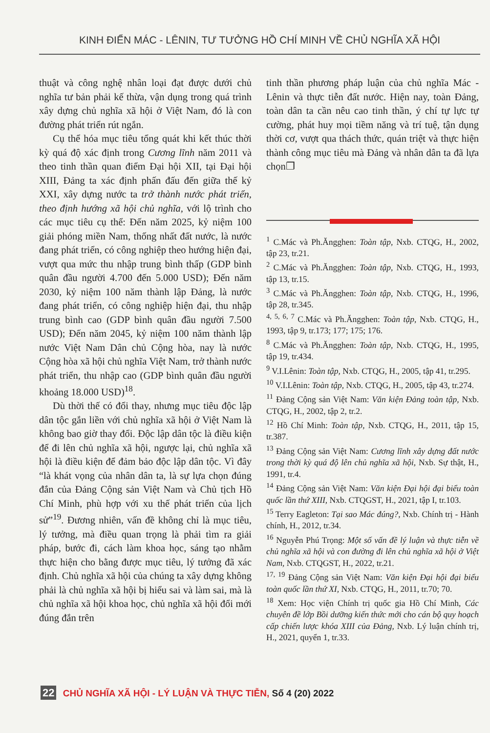KINH ĐIỂN MÁC - LÊNIN, TƯ TƯỞNG HỒ CHÍ MINH VỀ CHỦ NGHĨA XÃ HỘI
thuật và công nghệ nhân loại đạt được dưới chủ nghĩa tư bản phải kế thừa, vận dụng trong quá trình xây dựng chủ nghĩa xã hội ở Việt Nam, đó là con đường phát triển rút ngắn.
Cụ thể hóa mục tiêu tổng quát khi kết thúc thời kỳ quá độ xác định trong Cương lĩnh năm 2011 và theo tinh thần quan điểm Đại hội XII, tại Đại hội XIII, Đảng ta xác định phấn đấu đến giữa thế kỷ XXI, xây dựng nước ta trở thành nước phát triển, theo định hướng xã hội chủ nghĩa, với lộ trình cho các mục tiêu cụ thể: Đến năm 2025, kỷ niệm 100 giải phóng miền Nam, thống nhất đất nước, là nước đang phát triển, có công nghiệp theo hướng hiện đại, vượt qua mức thu nhập trung bình thấp (GDP bình quân đầu người 4.700 đến 5.000 USD); Đến năm 2030, kỷ niệm 100 năm thành lập Đảng, là nước đang phát triển, có công nghiệp hiện đại, thu nhập trung bình cao (GDP bình quân đầu người 7.500 USD); Đến năm 2045, kỷ niệm 100 năm thành lập nước Việt Nam Dân chủ Cộng hòa, nay là nước Cộng hòa xã hội chủ nghĩa Việt Nam, trở thành nước phát triển, thu nhập cao (GDP bình quân đầu người khoảng 18.000 USD)<sup>18</sup>.
Dù thời thế có đổi thay, nhưng mục tiêu độc lập dân tộc gắn liền với chủ nghĩa xã hội ở Việt Nam là không bao giờ thay đổi. Độc lập dân tộc là điều kiện để đi lên chủ nghĩa xã hội, ngược lại, chủ nghĩa xã hội là điều kiện để đảm bảo độc lập dân tộc. Vì đây “là khát vọng của nhân dân ta, là sự lựa chọn đúng đắn của Đảng Cộng sản Việt Nam và Chủ tịch Hồ Chí Minh, phù hợp với xu thế phát triển của lịch sử”<sup>19</sup>. Đương nhiên, vấn đề không chỉ là mục tiêu, lý tưởng, mà điều quan trọng là phải tìm ra giải pháp, bước đi, cách làm khoa học, sáng tạo nhằm thực hiện cho bằng được mục tiêu, lý tưởng đã xác định. Chủ nghĩa xã hội của chúng ta xây dựng không phải là chủ nghĩa xã hội bị hiểu sai và làm sai, mà là chủ nghĩa xã hội khoa học, chủ nghĩa xã hội đổi mới đúng đắn trên
tinh thần phương pháp luận của chủ nghĩa Mác - Lênin và thực tiễn đất nước. Hiện nay, toàn Đảng, toàn dân ta cần nêu cao tinh thần, ý chí tự lực tự cường, phát huy mọi tiềm năng và trí tuệ, tận dụng thời cơ, vượt qua thách thức, quán triệt và thực hiện thành công mục tiêu mà Đảng và nhân dân ta đã lựa chọn❐
<sup>1</sup> C.Mác và Ph.Ăngghen: Toàn tập, Nxb. CTQG, H., 2002, tập 23, tr.21.
<sup>2</sup> C.Mác và Ph.Ăngghen: Toàn tập, Nxb. CTQG, H., 1993, tập 13, tr.15.
<sup>3</sup> C.Mác và Ph.Ăngghen: Toàn tập, Nxb. CTQG, H., 1996, tập 28, tr.345.
<sup>4, 5, 6, 7</sup> C.Mác và Ph.Ăngghen: Toàn tập, Nxb. CTQG, H., 1993, tập 9, tr.173; 177; 175; 176.
<sup>8</sup> C.Mác và Ph.Ăngghen: Toàn tập, Nxb. CTQG, H., 1995, tập 19, tr.434.
<sup>9</sup> V.I.Lênin: Toàn tập, Nxb. CTQG, H., 2005, tập 41, tr.295.
<sup>10</sup> V.I.Lênin: Toàn tập, Nxb. CTQG, H., 2005, tập 43, tr.274.
<sup>11</sup> Đảng Cộng sản Việt Nam: Văn kiện Đảng toàn tập, Nxb. CTQG, H., 2002, tập 2, tr.2.
<sup>12</sup> Hồ Chí Minh: Toàn tập, Nxb. CTQG, H., 2011, tập 15, tr.387.
<sup>13</sup> Đảng Cộng sản Việt Nam: Cương lĩnh xây dựng đất nước trong thời kỳ quá độ lên chủ nghĩa xã hội, Nxb. Sự thật, H., 1991, tr.4.
<sup>14</sup> Đảng Cộng sản Việt Nam: Văn kiện Đại hội đại biểu toàn quốc lần thứ XIII, Nxb. CTQGST, H., 2021, tập I, tr.103.
<sup>15</sup> Terry Eagleton: Tại sao Mác đúng?, Nxb. Chính trị - Hành chính, H., 2012, tr.34.
<sup>16</sup> Nguyễn Phú Trọng: Một số vấn đề lý luận và thực tiễn về chủ nghĩa xã hội và con đường đi lên chủ nghĩa xã hội ở Việt Nam, Nxb. CTQGST, H., 2022, tr.21.
<sup>17, 19</sup> Đảng Cộng sản Việt Nam: Văn kiện Đại hội đại biểu toàn quốc lần thứ XI, Nxb. CTQG, H., 2011, tr.70; 70.
<sup>18</sup> Xem: Học viện Chính trị quốc gia Hồ Chí Minh, Các chuyên đề lớp Bồi dưỡng kiến thức mới cho cán bộ quy hoạch cấp chiến lược khóa XIII của Đảng, Nxb. Lý luận chính trị, H., 2021, quyển 1, tr.33.
22 CHỦ NGHĨA XÃ HỘI - LÝ LUẬN VÀ THỰC TIỄN, Số 4 (20) 2022